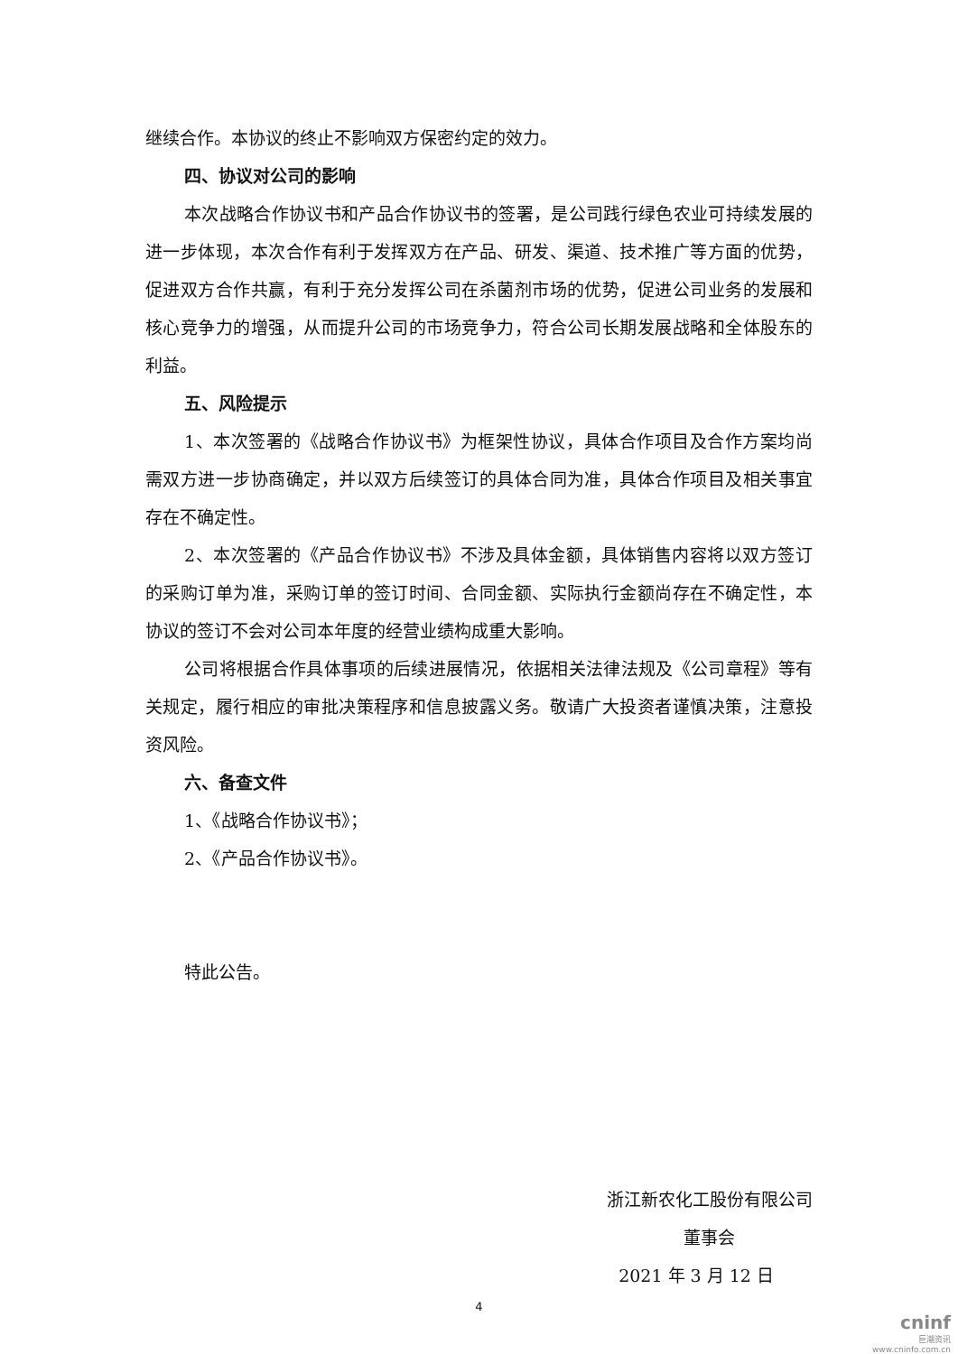继续合作。本协议的终止不影响双方保密约定的效力。
四、协议对公司的影响
本次战略合作协议书和产品合作协议书的签署，是公司践行绿色农业可持续发展的进一步体现，本次合作有利于发挥双方在产品、研发、渠道、技术推广等方面的优势，促进双方合作共赢，有利于充分发挥公司在杀菌剂市场的优势，促进公司业务的发展和核心竞争力的增强，从而提升公司的市场竞争力，符合公司长期发展战略和全体股东的利益。
五、风险提示
1、本次签署的《战略合作协议书》为框架性协议，具体合作项目及合作方案均尚需双方进一步协商确定，并以双方后续签订的具体合同为准，具体合作项目及相关事宜存在不确定性。
2、本次签署的《产品合作协议书》不涉及具体金额，具体销售内容将以双方签订的采购订单为准，采购订单的签订时间、合同金额、实际执行金额尚存在不确定性，本协议的签订不会对公司本年度的经营业绩构成重大影响。
公司将根据合作具体事项的后续进展情况，依据相关法律法规及《公司章程》等有关规定，履行相应的审批决策程序和信息披露义务。敬请广大投资者谨慎决策，注意投资风险。
六、备查文件
1、《战略合作协议书》；
2、《产品合作协议书》。
特此公告。
浙江新农化工股份有限公司
董事会
2021 年 3 月 12 日
4
cninf
巨潮资讯
www.cninfo.com.cn